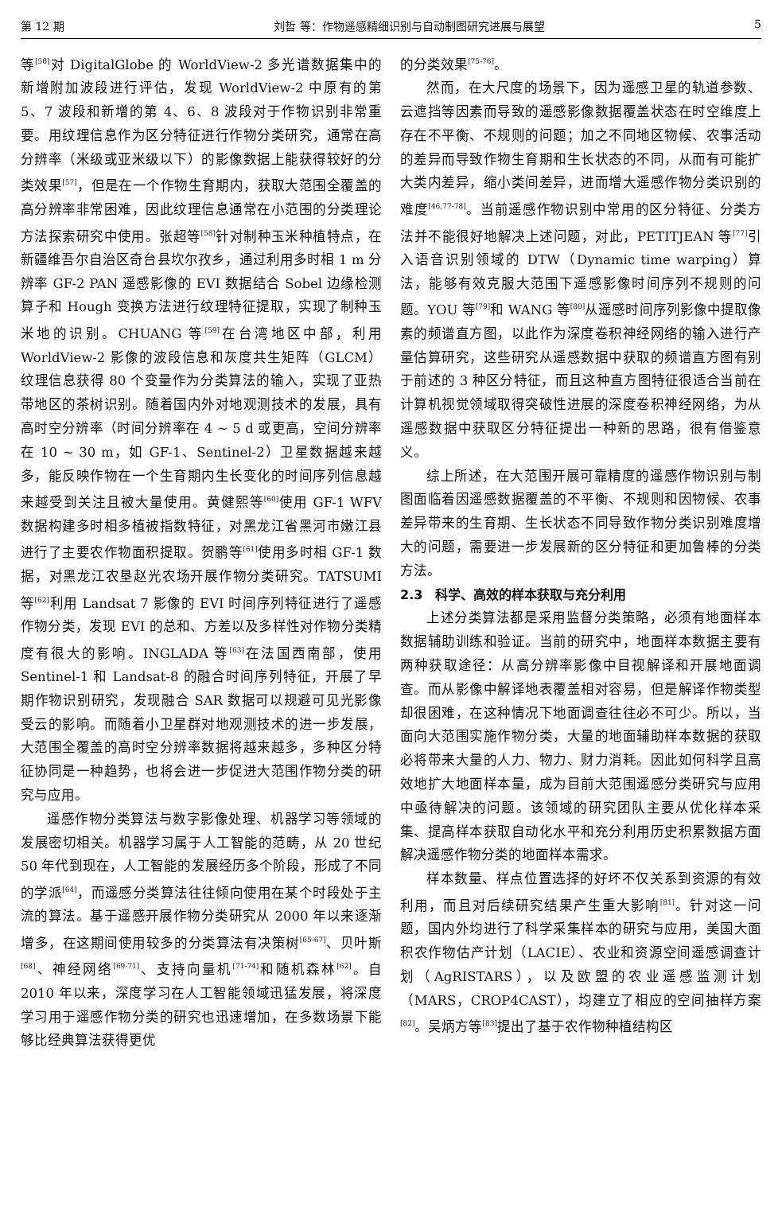第 12 期 刘哲 等：作物遥感精细识别与自动制图研究进展与展望 5
等<sup>[56]</sup>对 DigitalGlobe 的 WorldView-2 多光谱数据集中的新增附加波段进行评估，发现 WorldView-2 中原有的第 5、7 波段和新增的第 4、6、8 波段对于作物识别非常重要。用纹理信息作为区分特征进行作物分类研究，通常在高分辨率（米级或亚米级以下）的影像数据上能获得较好的分类效果<sup>[57]</sup>，但是在一个作物生育期内，获取大范围全覆盖的高分辨率非常困难，因此纹理信息通常在小范围的分类理论方法探索研究中使用。张超等<sup>[58]</sup>针对制种玉米种植特点，在新疆维吾尔自治区奇台县坎尔孜乡，通过利用多时相 1 m 分辨率 GF-2 PAN 遥感影像的 EVI 数据结合 Sobel 边缘检测算子和 Hough 变换方法进行纹理特征提取，实现了制种玉米地的识别。CHUANG 等<sup>[59]</sup>在台湾地区中部，利用 WorldView-2 影像的波段信息和灰度共生矩阵（GLCM）纹理信息获得 80 个变量作为分类算法的输入，实现了亚热带地区的茶树识别。随着国内外对地观测技术的发展，具有高时空分辨率（时间分辨率在 4 ~ 5 d 或更高，空间分辨率在 10 ~ 30 m，如 GF-1、Sentinel-2）卫星数据越来越多，能反映作物在一个生育期内生长变化的时间序列信息越来越受到关注且被大量使用。黄健熙等<sup>[60]</sup>使用 GF-1 WFV 数据构建多时相多植被指数特征，对黑龙江省黑河市嫩江县进行了主要农作物面积提取。贺鹏等<sup>[61]</sup>使用多时相 GF-1 数据，对黑龙江农垦赵光农场开展作物分类研究。TATSUMI 等<sup>[62]</sup>利用 Landsat 7 影像的 EVI 时间序列特征进行了遥感作物分类，发现 EVI 的总和、方差以及多样性对作物分类精度有很大的影响。INGLADA 等<sup>[63]</sup>在法国西南部，使用 Sentinel-1 和 Landsat-8 的融合时间序列特征，开展了早期作物识别研究，发现融合 SAR 数据可以规避可见光影像受云的影响。而随着小卫星群对地观测技术的进一步发展，大范围全覆盖的高时空分辨率数据将越来越多，多种区分特征协同是一种趋势，也将会进一步促进大范围作物分类的研究与应用。
遥感作物分类算法与数字影像处理、机器学习等领域的发展密切相关。机器学习属于人工智能的范畴，从 20 世纪 50 年代到现在，人工智能的发展经历多个阶段，形成了不同的学派<sup>[64]</sup>，而遥感分类算法往往倾向使用在某个时段处于主流的算法。基于遥感开展作物分类研究从 2000 年以来逐渐增多，在这期间使用较多的分类算法有决策树<sup>[65-67]</sup>、贝叶斯<sup>[68]</sup>、神经网络<sup>[69-71]</sup>、支持向量机<sup>[71-74]</sup>和随机森林<sup>[62]</sup>。自 2010 年以来，深度学习在人工智能领域迅猛发展，将深度学习用于遥感作物分类的研究也迅速增加，在多数场景下能够比经典算法获得更优
的分类效果<sup>[75-76]</sup>。
然而，在大尺度的场景下，因为遥感卫星的轨道参数、云遮挡等因素而导致的遥感影像数据覆盖状态在时空维度上存在不平衡、不规则的问题；加之不同地区物候、农事活动的差异而导致作物生育期和生长状态的不同，从而有可能扩大类内差异，缩小类间差异，进而增大遥感作物分类识别的难度<sup>[46,77-78]</sup>。当前遥感作物识别中常用的区分特征、分类方法并不能很好地解决上述问题，对此，PETITJEAN 等<sup>[77]</sup>引入语音识别领域的 DTW（Dynamic time warping）算法，能够有效克服大范围下遥感影像时间序列不规则的问题。YOU 等<sup>[79]</sup>和 WANG 等<sup>[80]</sup>从遥感时间序列影像中提取像素的频谱直方图，以此作为深度卷积神经网络的输入进行产量估算研究，这些研究从遥感数据中获取的频谱直方图有别于前述的 3 种区分特征，而且这种直方图特征很适合当前在计算机视觉领域取得突破性进展的深度卷积神经网络，为从遥感数据中获取区分特征提出一种新的思路，很有借鉴意义。
综上所述，在大范围开展可靠精度的遥感作物识别与制图面临着因遥感数据覆盖的不平衡、不规则和因物候、农事差异带来的生育期、生长状态不同导致作物分类识别难度增大的问题，需要进一步发展新的区分特征和更加鲁棒的分类方法。
2.3　科学、高效的样本获取与充分利用
上述分类算法都是采用监督分类策略，必须有地面样本数据辅助训练和验证。当前的研究中，地面样本数据主要有两种获取途径：从高分辨率影像中目视解译和开展地面调查。而从影像中解译地表覆盖相对容易，但是解译作物类型却很困难，在这种情况下地面调查往往必不可少。所以，当面向大范围实施作物分类，大量的地面辅助样本数据的获取必将带来大量的人力、物力、财力消耗。因此如何科学且高效地扩大地面样本量，成为目前大范围遥感分类研究与应用中亟待解决的问题。该领域的研究团队主要从优化样本采集、提高样本获取自动化水平和充分利用历史积累数据方面解决遥感作物分类的地面样本需求。
样本数量、样点位置选择的好坏不仅关系到资源的有效利用，而且对后续研究结果产生重大影响<sup>[81]</sup>。针对这一问题，国内外均进行了科学采集样本的研究与应用，美国大面积农作物估产计划（LACIE）、农业和资源空间遥感调查计划（AgRISTARS），以及欧盟的农业遥感监测计划（MARS，CROP4CAST），均建立了相应的空间抽样方案<sup>[82]</sup>。吴炳方等<sup>[83]</sup>提出了基于农作物种植结构区